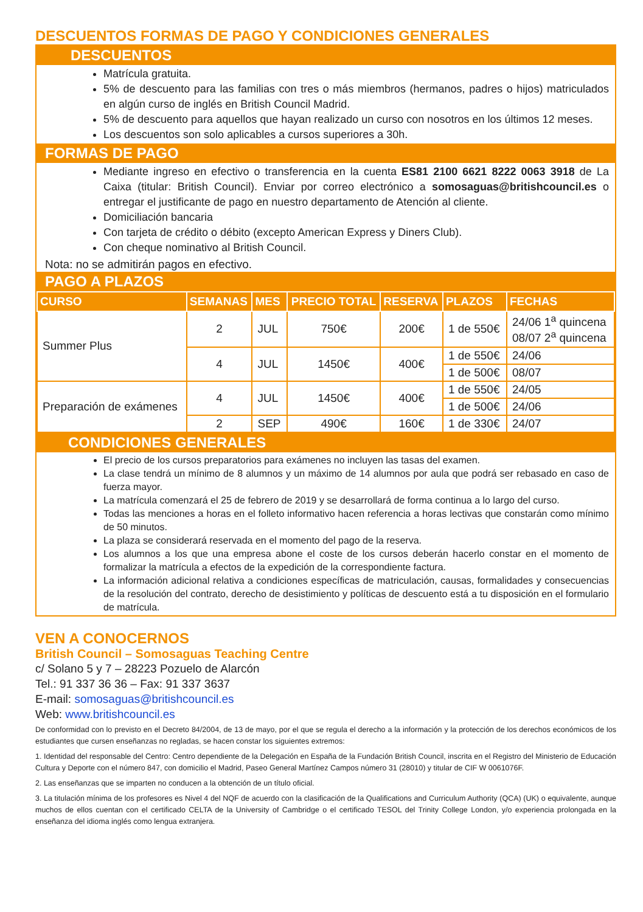DESCUENTOS FORMAS DE PAGO Y CONDICIONES GENERALES
DESCUENTOS
Matrícula gratuita.
5% de descuento para las familias con tres o más miembros (hermanos, padres o hijos) matriculados en algún curso de inglés en British Council Madrid.
5% de descuento para aquellos que hayan realizado un curso con nosotros en los últimos 12 meses.
Los descuentos son solo aplicables a cursos superiores a 30h.
FORMAS DE PAGO
Mediante ingreso en efectivo o transferencia en la cuenta ES81 2100 6621 8222 0063 3918 de La Caixa (titular: British Council). Enviar por correo electrónico a somosaguas@britishcouncil.es o entregar el justificante de pago en nuestro departamento de Atención al cliente.
Domiciliación bancaria
Con tarjeta de crédito o débito (excepto American Express y Diners Club).
Con cheque nominativo al British Council.
Nota: no se admitirán pagos en efectivo.
PAGO A PLAZOS
| CURSO | SEMANAS | MES | PRECIO TOTAL | RESERVA | PLAZOS | FECHAS |
| --- | --- | --- | --- | --- | --- | --- |
| Summer Plus | 2 | JUL | 750€ | 200€ | 1 de 550€ | 24/06 1<sup>a</sup> quincena 08/07 2<sup>a</sup> quincena |
| | 4 | JUL | 1450€ | 400€ | 1 de 550€ | 24/06 |
| | | | | | 1 de 500€ | 08/07 |
| Preparación de exámenes | 4 | JUL | 1450€ | 400€ | 1 de 550€ | 24/05 |
| | | | | | 1 de 500€ | 24/06 |
| | 2 | SEP | 490€ | 160€ | 1 de 330€ | 24/07 |
CONDICIONES GENERALES
El precio de los cursos preparatorios para exámenes no incluyen las tasas del examen.
La clase tendrá un mínimo de 8 alumnos y un máximo de 14 alumnos por aula que podrá ser rebasado en caso de fuerza mayor.
La matrícula comenzará el 25 de febrero de 2019 y se desarrollará de forma continua a lo largo del curso.
Todas las menciones a horas en el folleto informativo hacen referencia a horas lectivas que constarán como mínimo de 50 minutos.
La plaza se considerará reservada en el momento del pago de la reserva.
Los alumnos a los que una empresa abone el coste de los cursos deberán hacerlo constar en el momento de formalizar la matrícula a efectos de la expedición de la correspondiente factura.
La información adicional relativa a condiciones específicas de matriculación, causas, formalidades y consecuencias de la resolución del contrato, derecho de desistimiento y políticas de descuento está a tu disposición en el formulario de matrícula.
VEN A CONOCERNOS
British Council – Somosaguas Teaching Centre
c/ Solano 5 y 7 – 28223 Pozuelo de Alarcón
Tel.: 91 337 36 36 – Fax: 91 337 3637
E-mail: somosaguas@britishcouncil.es
Web: www.britishcouncil.es
De conformidad con lo previsto en el Decreto 84/2004, de 13 de mayo, por el que se regula el derecho a la información y la protección de los derechos económicos de los estudiantes que cursen enseñanzas no regladas, se hacen constar los siguientes extremos:
1. Identidad del responsable del Centro: Centro dependiente de la Delegación en España de la Fundación British Council, inscrita en el Registro del Ministerio de Educación Cultura y Deporte con el número 847, con domicilio el Madrid, Paseo General Martínez Campos número 31 (28010) y titular de CIF W 0061076F.
2. Las enseñanzas que se imparten no conducen a la obtención de un título oficial.
3. La titulación mínima de los profesores es Nivel 4 del NQF de acuerdo con la clasificación de la Qualifications and Curriculum Authority (QCA) (UK) o equivalente, aunque muchos de ellos cuentan con el certificado CELTA de la University of Cambridge o el certificado TESOL del Trinity College London, y/o experiencia prolongada en la enseñanza del idioma inglés como lengua extranjera.